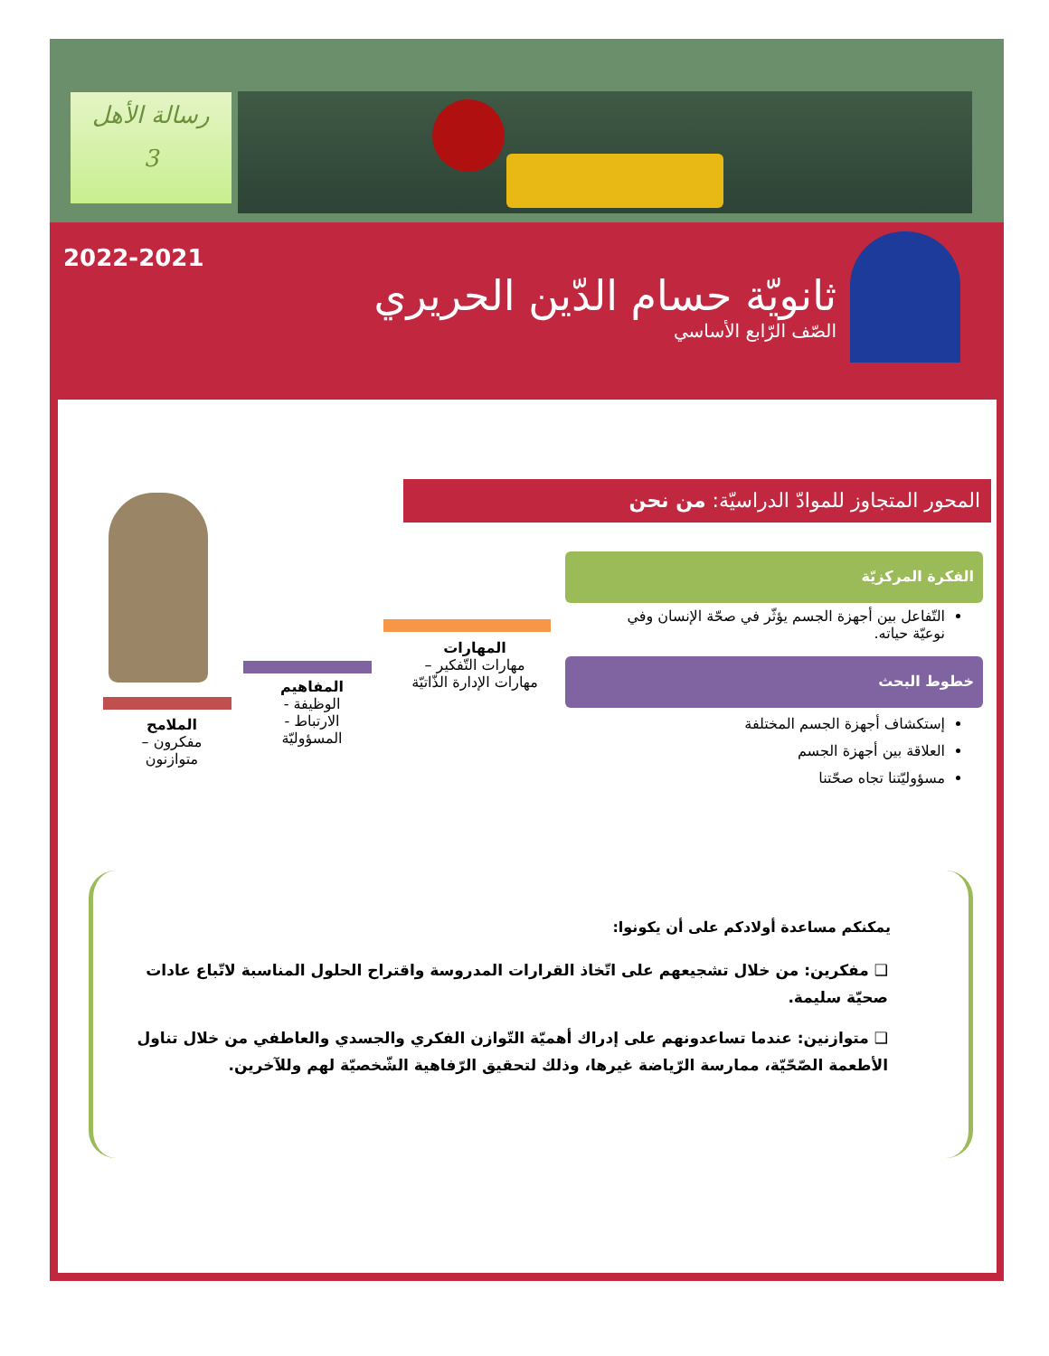رسالة الأهل
3
2022-2021
ثانويّة حسام الدّين الحريري
الصّف الرّابع الأساسي
المحور المتجاوز للموادّ الدراسيّة: من نحن
الفكرة المركزيّة
التّفاعل بين أجهزة الجسم يؤثّر في صحّة الإنسان وفي نوعيّة حياته.
خطوط البحث
إستكشاف أجهزة الجسم المختلفة
العلاقة بين أجهزة الجسم
مسؤوليّتنا تجاه صحّتنا
المهارات
مهارات التّفكير –
مهارات الإدارة الذّاتيّة
المفاهيم
الوظيفة -
الارتباط -
المسؤوليّة
الملامح
مفكرون –
متوازنون
يمكنكم مساعدة أولادكم على أن يكونوا:
❑ مفكرين: من خلال تشجيعهم على اتّخاذ القرارات المدروسة واقتراح الحلول المناسبة لاتّباع عادات صحيّة سليمة.
❑ متوازنين: عندما تساعدونهم على إدراك أهميّة التّوازن الفكري والجسدي والعاطفي من خلال تناول الأطعمة الصّحّيّة، ممارسة الرّياضة غيرها، وذلك لتحقيق الرّفاهية الشّخصيّة لهم وللآخرين.